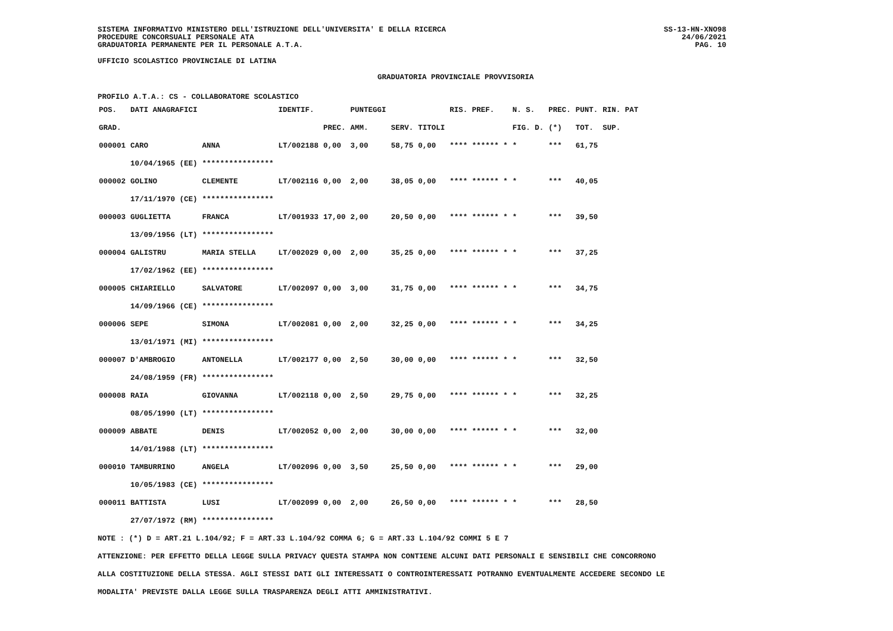SISTEMA INFORMATIVO MINISTERO DELL'ISTRUZIONE DELL'UNIVERSITA' E DELLA RICERCA
PROCEDURE CONCORSUALI PERSONALE ATA
GRADUATORIA PERMANENTE PER IL PERSONALE A.T.A.
SS-13-HN-XNO98
24/06/2021
PAG. 10
UFFICIO SCOLASTICO PROVINCIALE DI LATINA
GRADUATORIA PROVINCIALE PROVVISORIA
PROFILO A.T.A.: CS - COLLABORATORE SCOLASTICO
| POS. | DATI ANAGRAFICI | | IDENTIF. | | PUNTEGGI | | | RIS. PREF. | N. S. | PREC. | PUNT. | RIN. PAT |
| --- | --- | --- | --- | --- | --- | --- | --- | --- | --- | --- | --- | --- |
| GRAD. | | | | PREC. | AMM. | SERV. | TITOLI | | FIG. D. | (*) | TOT. | SUP. |
| 000001 | CARO | ANNA | LT/002188 | 0,00 | 3,00 | 58,75 | 0,00 | **** ****** * | * | *** | 61,75 | |
| | 10/04/1965 (EE) | **************** | | | | | | | | | | |
| 000002 | GOLINO | CLEMENTE | LT/002116 | 0,00 | 2,00 | 38,05 | 0,00 | **** ****** * | * | *** | 40,05 | |
| | 17/11/1970 (CE) | **************** | | | | | | | | | | |
| 000003 | GUGLIETTA | FRANCA | LT/001933 | 17,00 | 2,00 | 20,50 | 0,00 | **** ****** * | * | *** | 39,50 | |
| | 13/09/1956 (LT) | **************** | | | | | | | | | | |
| 000004 | GALISTRU | MARIA STELLA | LT/002029 | 0,00 | 2,00 | 35,25 | 0,00 | **** ****** * | * | *** | 37,25 | |
| | 17/02/1962 (EE) | **************** | | | | | | | | | | |
| 000005 | CHIARIELLO | SALVATORE | LT/002097 | 0,00 | 3,00 | 31,75 | 0,00 | **** ****** * | * | *** | 34,75 | |
| | 14/09/1966 (CE) | **************** | | | | | | | | | | |
| 000006 | SEPE | SIMONA | LT/002081 | 0,00 | 2,00 | 32,25 | 0,00 | **** ****** * | * | *** | 34,25 | |
| | 13/01/1971 (MI) | **************** | | | | | | | | | | |
| 000007 | D'AMBROGIO | ANTONELLA | LT/002177 | 0,00 | 2,50 | 30,00 | 0,00 | **** ****** * | * | *** | 32,50 | |
| | 24/08/1959 (FR) | **************** | | | | | | | | | | |
| 000008 | RAIA | GIOVANNA | LT/002118 | 0,00 | 2,50 | 29,75 | 0,00 | **** ****** * | * | *** | 32,25 | |
| | 08/05/1990 (LT) | **************** | | | | | | | | | | |
| 000009 | ABBATE | DENIS | LT/002052 | 0,00 | 2,00 | 30,00 | 0,00 | **** ****** * | * | *** | 32,00 | |
| | 14/01/1988 (LT) | **************** | | | | | | | | | | |
| 000010 | TAMBURRINO | ANGELA | LT/002096 | 0,00 | 3,50 | 25,50 | 0,00 | **** ****** * | * | *** | 29,00 | |
| | 10/05/1983 (CE) | **************** | | | | | | | | | | |
| 000011 | BATTISTA | LUSI | LT/002099 | 0,00 | 2,00 | 26,50 | 0,00 | **** ****** * | * | *** | 28,50 | |
| | 27/07/1972 (RM) | **************** | | | | | | | | | | |
NOTE : (*) D = ART.21 L.104/92; F = ART.33 L.104/92 COMMA 6; G = ART.33 L.104/92 COMMI 5 E 7
ATTENZIONE: PER EFFETTO DELLA LEGGE SULLA PRIVACY QUESTA STAMPA NON CONTIENE ALCUNI DATI PERSONALI E SENSIBILI CHE CONCORRONO
ALLA COSTITUZIONE DELLA STESSA. AGLI STESSI DATI GLI INTERESSATI O CONTROINTERESSATI POTRANNO EVENTUALMENTE ACCEDERE SECONDO LE
MODALITA' PREVISTE DALLA LEGGE SULLA TRASPARENZA DEGLI ATTI AMMINISTRATIVI.